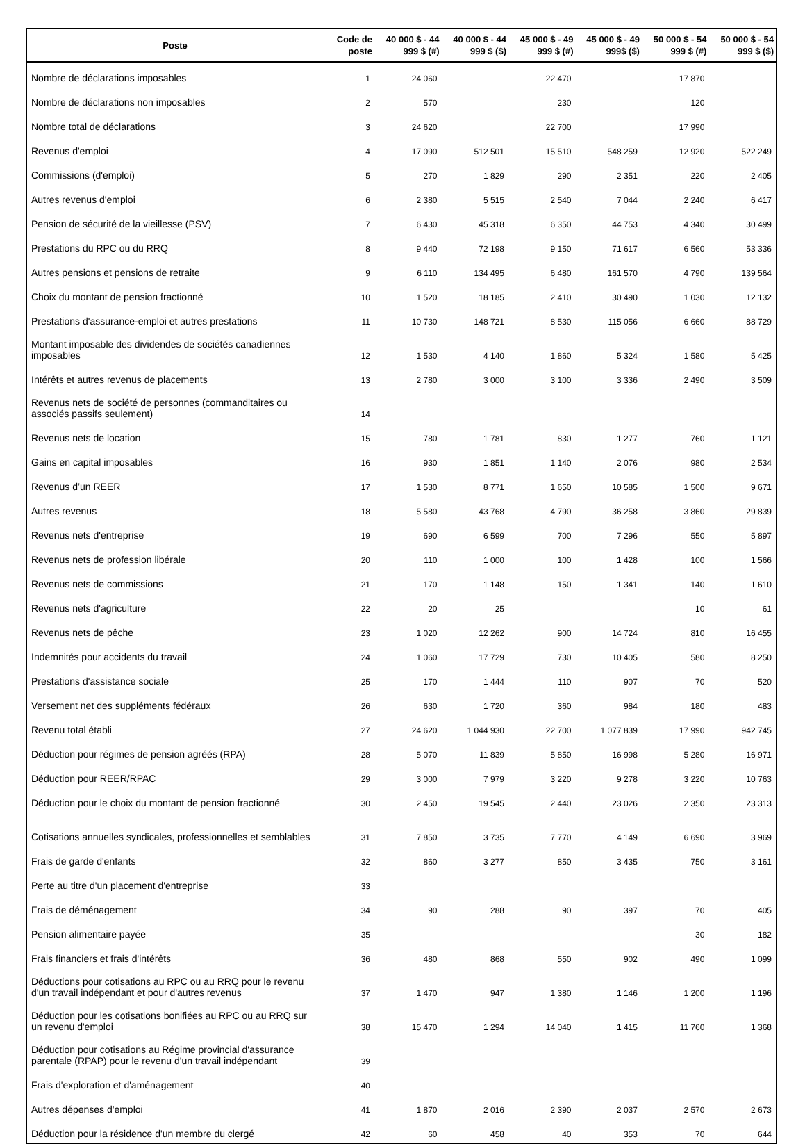| Poste | Code de poste | 40 000 $ - 44 999 $ (#) | 40 000 $ - 44 999 $ ($) | 45 000 $ - 49 999 $ (#) | 45 000 $ - 49 999$ ($) | 50 000 $ - 54 999 $ (#) | 50 000 $ - 54 999 $ ($) |
| --- | --- | --- | --- | --- | --- | --- | --- |
| Nombre de déclarations imposables | 1 | 24 060 | | 22 470 | | 17 870 | |
| Nombre de déclarations non imposables | 2 | 570 | | 230 | | 120 | |
| Nombre total de déclarations | 3 | 24 620 | | 22 700 | | 17 990 | |
| Revenus d'emploi | 4 | 17 090 | 512 501 | 15 510 | 548 259 | 12 920 | 522 249 |
| Commissions (d'emploi) | 5 | 270 | 1 829 | 290 | 2 351 | 220 | 2 405 |
| Autres revenus d'emploi | 6 | 2 380 | 5 515 | 2 540 | 7 044 | 2 240 | 6 417 |
| Pension de sécurité de la vieillesse (PSV) | 7 | 6 430 | 45 318 | 6 350 | 44 753 | 4 340 | 30 499 |
| Prestations du RPC ou du RRQ | 8 | 9 440 | 72 198 | 9 150 | 71 617 | 6 560 | 53 336 |
| Autres pensions et pensions de retraite | 9 | 6 110 | 134 495 | 6 480 | 161 570 | 4 790 | 139 564 |
| Choix du montant de pension fractionné | 10 | 1 520 | 18 185 | 2 410 | 30 490 | 1 030 | 12 132 |
| Prestations d'assurance-emploi et autres prestations | 11 | 10 730 | 148 721 | 8 530 | 115 056 | 6 660 | 88 729 |
| Montant imposable des dividendes de sociétés canadiennes imposables | 12 | 1 530 | 4 140 | 1 860 | 5 324 | 1 580 | 5 425 |
| Intérêts et autres revenus de placements | 13 | 2 780 | 3 000 | 3 100 | 3 336 | 2 490 | 3 509 |
| Revenus nets de société de personnes (commanditaires ou associés passifs seulement) | 14 | | | | | | |
| Revenus nets de location | 15 | 780 | 1 781 | 830 | 1 277 | 760 | 1 121 |
| Gains en capital imposables | 16 | 930 | 1 851 | 1 140 | 2 076 | 980 | 2 534 |
| Revenus d’un REER | 17 | 1 530 | 8 771 | 1 650 | 10 585 | 1 500 | 9 671 |
| Autres revenus | 18 | 5 580 | 43 768 | 4 790 | 36 258 | 3 860 | 29 839 |
| Revenus nets d'entreprise | 19 | 690 | 6 599 | 700 | 7 296 | 550 | 5 897 |
| Revenus nets de profession libérale | 20 | 110 | 1 000 | 100 | 1 428 | 100 | 1 566 |
| Revenus nets de commissions | 21 | 170 | 1 148 | 150 | 1 341 | 140 | 1 610 |
| Revenus nets d'agriculture | 22 | 20 | 25 | | | 10 | 61 |
| Revenus nets de pêche | 23 | 1 020 | 12 262 | 900 | 14 724 | 810 | 16 455 |
| Indemnités pour accidents du travail | 24 | 1 060 | 17 729 | 730 | 10 405 | 580 | 8 250 |
| Prestations d'assistance sociale | 25 | 170 | 1 444 | 110 | 907 | 70 | 520 |
| Versement net des suppléments fédéraux | 26 | 630 | 1 720 | 360 | 984 | 180 | 483 |
| Revenu total établi | 27 | 24 620 | 1 044 930 | 22 700 | 1 077 839 | 17 990 | 942 745 |
| Déduction pour régimes de pension agréés (RPA) | 28 | 5 070 | 11 839 | 5 850 | 16 998 | 5 280 | 16 971 |
| Déduction pour REER/RPAC | 29 | 3 000 | 7 979 | 3 220 | 9 278 | 3 220 | 10 763 |
| Déduction pour le choix du montant de pension fractionné | 30 | 2 450 | 19 545 | 2 440 | 23 026 | 2 350 | 23 313 |
| Cotisations annuelles syndicales, professionnelles et semblables | 31 | 7 850 | 3 735 | 7 770 | 4 149 | 6 690 | 3 969 |
| Frais de garde d'enfants | 32 | 860 | 3 277 | 850 | 3 435 | 750 | 3 161 |
| Perte au titre d'un placement d'entreprise | 33 | | | | | | |
| Frais de déménagement | 34 | 90 | 288 | 90 | 397 | 70 | 405 |
| Pension alimentaire payée | 35 | | | | | 30 | 182 |
| Frais financiers et frais d'intérêts | 36 | 480 | 868 | 550 | 902 | 490 | 1 099 |
| Déductions pour cotisations au RPC ou au RRQ pour le revenu d'un travail indépendant et pour d'autres revenus | 37 | 1 470 | 947 | 1 380 | 1 146 | 1 200 | 1 196 |
| Déduction pour les cotisations bonifiées au RPC ou au RRQ sur un revenu d'emploi | 38 | 15 470 | 1 294 | 14 040 | 1 415 | 11 760 | 1 368 |
| Déduction pour cotisations au Régime provincial d'assurance parentale (RPAP) pour le revenu d'un travail indépendant | 39 | | | | | | |
| Frais d'exploration et d'aménagement | 40 | | | | | | |
| Autres dépenses d'emploi | 41 | 1 870 | 2 016 | 2 390 | 2 037 | 2 570 | 2 673 |
| Déduction pour la résidence d'un membre du clergé | 42 | 60 | 458 | 40 | 353 | 70 | 644 |